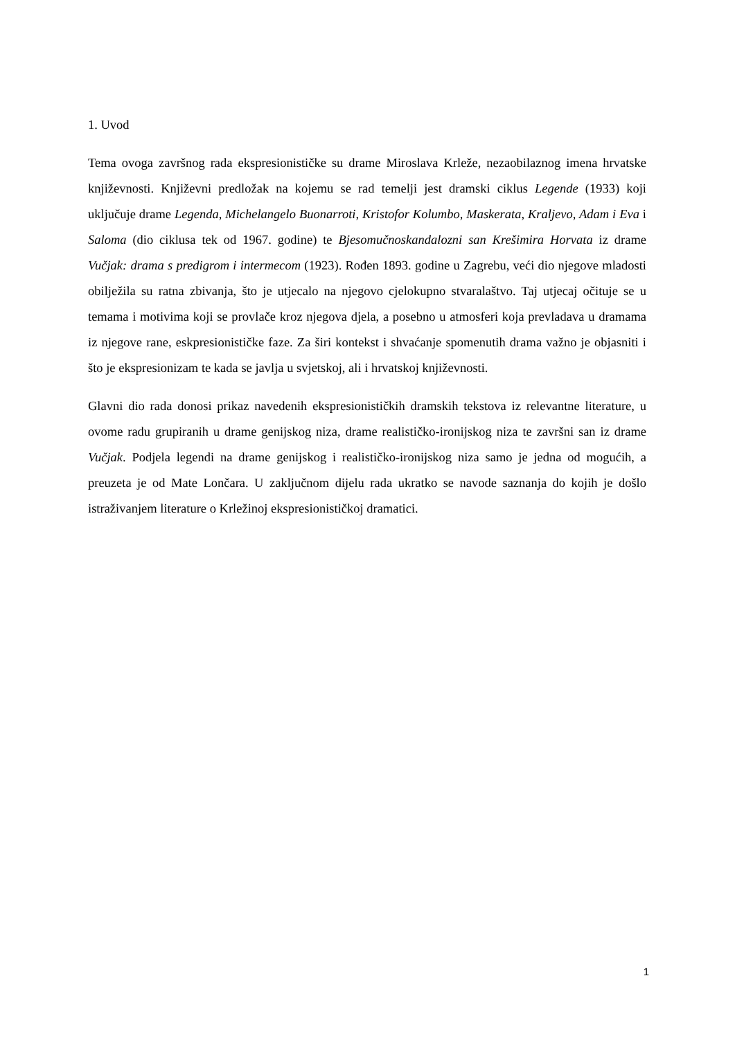1. Uvod
Tema ovoga završnog rada ekspresionističke su drame Miroslava Krleže, nezaobilaznog imena hrvatske književnosti. Književni predložak na kojemu se rad temelji jest dramski ciklus Legende (1933) koji uključuje drame Legenda, Michelangelo Buonarroti, Kristofor Kolumbo, Maskerata, Kraljevo, Adam i Eva i Saloma (dio ciklusa tek od 1967. godine) te Bjesomučnoskandalozni san Krešimira Horvata iz drame Vučjak: drama s predigrom i intermecom (1923). Rođen 1893. godine u Zagrebu, veći dio njegove mladosti obilježila su ratna zbivanja, što je utjecalo na njegovo cjelokupno stvaralaštvo. Taj utjecaj očituje se u temama i motivima koji se provlače kroz njegova djela, a posebno u atmosferi koja prevladava u dramama iz njegove rane, eskpresionističke faze. Za širi kontekst i shvaćanje spomenutih drama važno je objasniti i što je ekspresionizam te kada se javlja u svjetskoj, ali i hrvatskoj književnosti.
Glavni dio rada donosi prikaz navedenih ekspresionističkih dramskih tekstova iz relevantne literature, u ovome radu grupiranih u drame genijskog niza, drame realističko-ironijskog niza te završni san iz drame Vučjak. Podjela legendi na drame genijskog i realističko-ironijskog niza samo je jedna od mogućih, a preuzeta je od Mate Lončara. U zaključnom dijelu rada ukratko se navode saznanja do kojih je došlo istraživanjem literature o Krležinoj ekspresionističkoj dramatici.
1